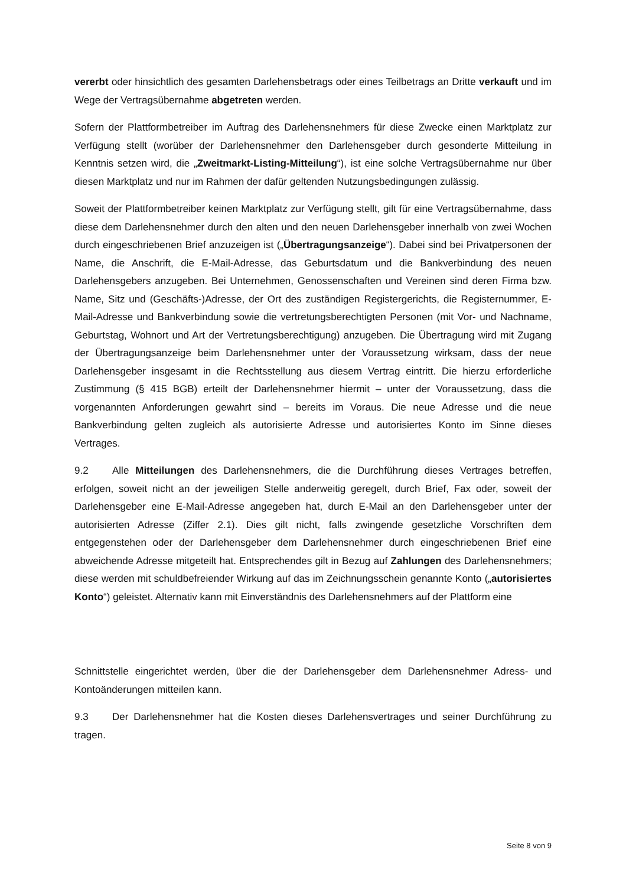vererbt oder hinsichtlich des gesamten Darlehensbetrags oder eines Teilbetrags an Dritte verkauft und im Wege der Vertragsübernahme abgetreten werden.
Sofern der Plattformbetreiber im Auftrag des Darlehensnehmers für diese Zwecke einen Marktplatz zur Verfügung stellt (worüber der Darlehensnehmer den Darlehensgeber durch gesonderte Mitteilung in Kenntnis setzen wird, die „Zweitmarkt-Listing-Mitteilung“), ist eine solche Vertragsübernahme nur über diesen Marktplatz und nur im Rahmen der dafür geltenden Nutzungsbedingungen zulässig.
Soweit der Plattformbetreiber keinen Marktplatz zur Verfügung stellt, gilt für eine Vertragsübernahme, dass diese dem Darlehensnehmer durch den alten und den neuen Darlehensgeber innerhalb von zwei Wochen durch eingeschriebenen Brief anzuzeigen ist („Übertragungsanzeige“). Dabei sind bei Privatpersonen der Name, die Anschrift, die E-Mail-Adresse, das Geburtsdatum und die Bankverbindung des neuen Darlehensgebers anzugeben. Bei Unternehmen, Genossenschaften und Vereinen sind deren Firma bzw. Name, Sitz und (Geschäfts-)Adresse, der Ort des zuständigen Registergerichts, die Registernummer, E-Mail-Adresse und Bankverbindung sowie die vertretungsberechtigten Personen (mit Vor- und Nachname, Geburtstag, Wohnort und Art der Vertretungsberechtigung) anzugeben. Die Übertragung wird mit Zugang der Übertragungsanzeige beim Darlehensnehmer unter der Voraussetzung wirksam, dass der neue Darlehensgeber insgesamt in die Rechtsstellung aus diesem Vertrag eintritt. Die hierzu erforderliche Zustimmung (§ 415 BGB) erteilt der Darlehensnehmer hiermit – unter der Voraussetzung, dass die vorgenannten Anforderungen gewahrt sind – bereits im Voraus. Die neue Adresse und die neue Bankverbindung gelten zugleich als autorisierte Adresse und autorisiertes Konto im Sinne dieses Vertrages.
9.2 Alle Mitteilungen des Darlehensnehmers, die die Durchführung dieses Vertrages betreffen, erfolgen, soweit nicht an der jeweiligen Stelle anderweitig geregelt, durch Brief, Fax oder, soweit der Darlehensgeber eine E-Mail-Adresse angegeben hat, durch E-Mail an den Darlehensgeber unter der autorisierten Adresse (Ziffer 2.1). Dies gilt nicht, falls zwingende gesetzliche Vorschriften dem entgegenstehen oder der Darlehensgeber dem Darlehensnehmer durch eingeschriebenen Brief eine abweichende Adresse mitgeteilt hat. Entsprechendes gilt in Bezug auf Zahlungen des Darlehensnehmers; diese werden mit schuldbefreiender Wirkung auf das im Zeichnungsschein genannte Konto („autorisiertes Konto“) geleistet. Alternativ kann mit Einverständnis des Darlehensnehmers auf der Plattform eine
Schnittstelle eingerichtet werden, über die der Darlehensgeber dem Darlehensnehmer Adress- und Kontoänderungen mitteilen kann.
9.3 Der Darlehensnehmer hat die Kosten dieses Darlehensvertrages und seiner Durchführung zu tragen.
Seite 8 von 9